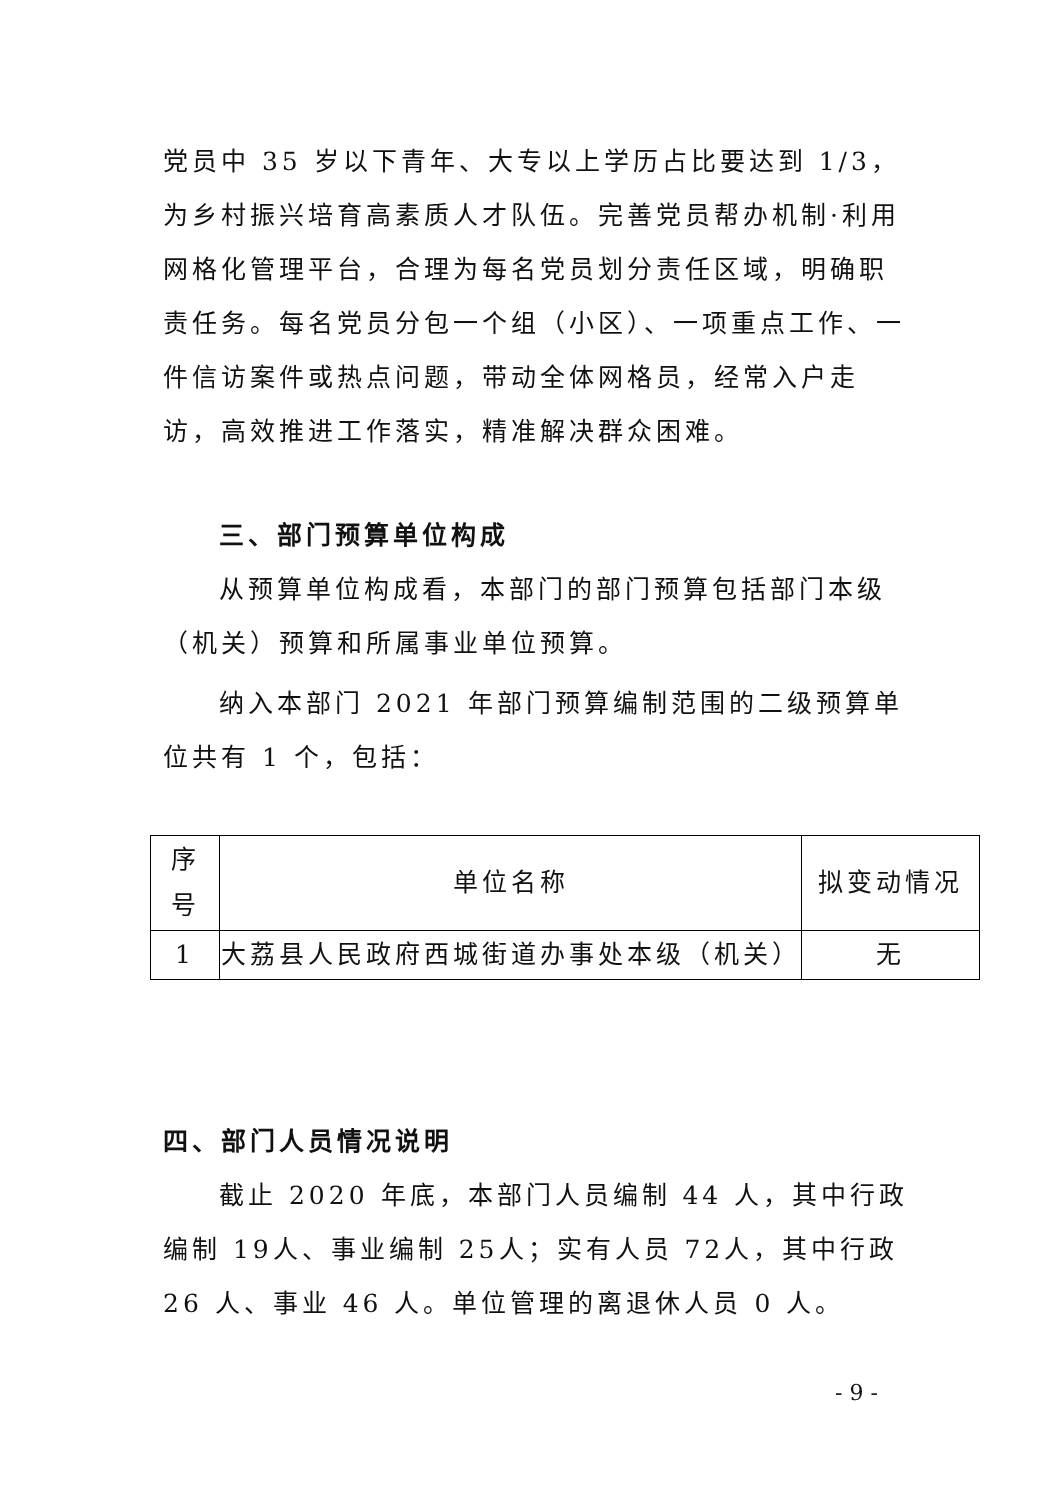党员中 35 岁以下青年、大专以上学历占比要达到 1/3，为乡村振兴培育高素质人才队伍。完善党员帮办机制·利用网格化管理平台，合理为每名党员划分责任区域，明确职责任务。每名党员分包一个组（小区）、一项重点工作、一件信访案件或热点问题，带动全体网格员，经常入户走访，高效推进工作落实，精准解决群众困难。
三、部门预算单位构成
从预算单位构成看，本部门的部门预算包括部门本级（机关）预算和所属事业单位预算。
纳入本部门 2021 年部门预算编制范围的二级预算单位共有 1 个，包括：
| 序 号 | 单位名称 | 拟变动情况 |
| 1 | 大荔县人民政府西城街道办事处本级（机关） | 无 |
四、部门人员情况说明
截止 2020 年底，本部门人员编制 44 人，其中行政编制 19人、事业编制 25人；实有人员 72人，其中行政 26 人、事业 46 人。单位管理的离退休人员 0 人。
- 9 -